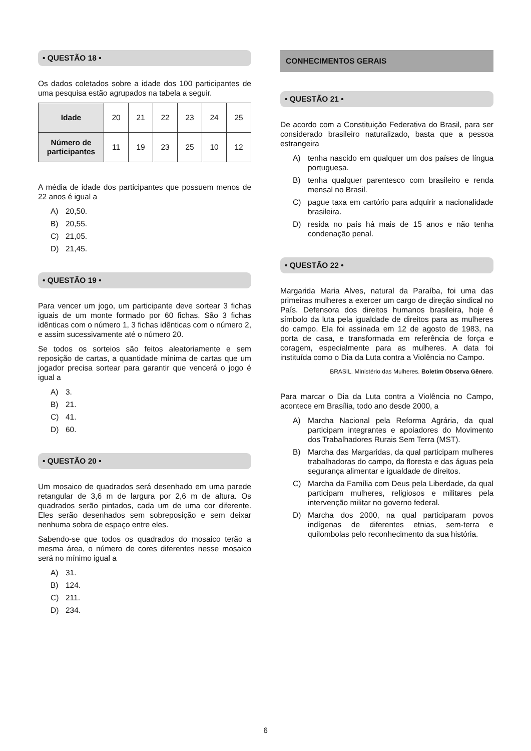• QUESTÃO 18 •
Os dados coletados sobre a idade dos 100 participantes de uma pesquisa estão agrupados na tabela a seguir.
| Idade | 20 | 21 | 22 | 23 | 24 | 25 |
| Número de participantes | 11 | 19 | 23 | 25 | 10 | 12 |
A média de idade dos participantes que possuem menos de 22 anos é igual a
A) 20,50.
B) 20,55.
C) 21,05.
D) 21,45.
• QUESTÃO 19 •
Para vencer um jogo, um participante deve sortear 3 fichas iguais de um monte formado por 60 fichas. São 3 fichas idênticas com o número 1, 3 fichas idênticas com o número 2, e assim sucessivamente até o número 20.
Se todos os sorteios são feitos aleatoriamente e sem reposição de cartas, a quantidade mínima de cartas que um jogador precisa sortear para garantir que vencerá o jogo é igual a
A) 3.
B) 21.
C) 41.
D) 60.
• QUESTÃO 20 •
Um mosaico de quadrados será desenhado em uma parede retangular de 3,6 m de largura por 2,6 m de altura. Os quadrados serão pintados, cada um de uma cor diferente. Eles serão desenhados sem sobreposição e sem deixar nenhuma sobra de espaço entre eles.
Sabendo-se que todos os quadrados do mosaico terão a mesma área, o número de cores diferentes nesse mosaico será no mínimo igual a
A) 31.
B) 124.
C) 211.
D) 234.
CONHECIMENTOS GERAIS
• QUESTÃO 21 •
De acordo com a Constituição Federativa do Brasil, para ser considerado brasileiro naturalizado, basta que a pessoa estrangeira
A) tenha nascido em qualquer um dos países de língua portuguesa.
B) tenha qualquer parentesco com brasileiro e renda mensal no Brasil.
C) pague taxa em cartório para adquirir a nacionalidade brasileira.
D) resida no país há mais de 15 anos e não tenha condenação penal.
• QUESTÃO 22 •
Margarida Maria Alves, natural da Paraíba, foi uma das primeiras mulheres a exercer um cargo de direção sindical no País. Defensora dos direitos humanos brasileira, hoje é símbolo da luta pela igualdade de direitos para as mulheres do campo. Ela foi assinada em 12 de agosto de 1983, na porta de casa, e transformada em referência de força e coragem, especialmente para as mulheres. A data foi instituída como o Dia da Luta contra a Violência no Campo.
BRASIL. Ministério das Mulheres. Boletim Observa Gênero.
Para marcar o Dia da Luta contra a Violência no Campo, acontece em Brasília, todo ano desde 2000, a
A) Marcha Nacional pela Reforma Agrária, da qual participam integrantes e apoiadores do Movimento dos Trabalhadores Rurais Sem Terra (MST).
B) Marcha das Margaridas, da qual participam mulheres trabalhadoras do campo, da floresta e das águas pela segurança alimentar e igualdade de direitos.
C) Marcha da Família com Deus pela Liberdade, da qual participam mulheres, religiosos e militares pela intervenção militar no governo federal.
D) Marcha dos 2000, na qual participaram povos indígenas de diferentes etnias, sem-terra e quilombolas pelo reconhecimento da sua história.
6